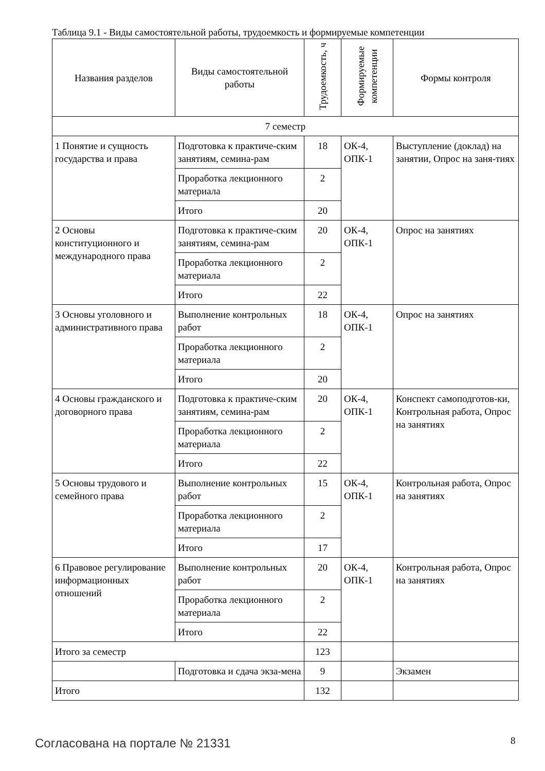Таблица 9.1 - Виды самостоятельной работы, трудоемкость и формируемые компетенции
| Названия разделов | Виды самостоятельной работы | Трудоемкость, ч | Формируемые компетенции | Формы контроля |
| --- | --- | --- | --- | --- |
| 7 семестр | | | | |
| 1 Понятие и сущность государства и права | Подготовка к практиче-ским занятиям, семина-рам | 18 | ОК-4, ОПК-1 | Выступление (доклад) на занятии, Опрос на заня-тиях |
| | Проработка лекционного материала | 2 | | |
| | Итого | 20 | | |
| 2 Основы конституционного и международного права | Подготовка к практиче-ским занятиям, семина-рам | 20 | ОК-4, ОПК-1 | Опрос на занятиях |
| | Проработка лекционного материала | 2 | | |
| | Итого | 22 | | |
| 3 Основы уголовного и административного права | Выполнение контрольных работ | 18 | ОК-4, ОПК-1 | Опрос на занятиях |
| | Проработка лекционного материала | 2 | | |
| | Итого | 20 | | |
| 4 Основы гражданского и договорного права | Подготовка к практиче-ским занятиям, семина-рам | 20 | ОК-4, ОПК-1 | Конспект самоподготов-ки, Контрольная работа, Опрос на занятиях |
| | Проработка лекционного материала | 2 | | |
| | Итого | 22 | | |
| 5 Основы трудового и семейного права | Выполнение контрольных работ | 15 | ОК-4, ОПК-1 | Контрольная работа, Опрос на занятиях |
| | Проработка лекционного материала | 2 | | |
| | Итого | 17 | | |
| 6 Правовое регулирование информационных отношений | Выполнение контрольных работ | 20 | ОК-4, ОПК-1 | Контрольная работа, Опрос на занятиях |
| | Проработка лекционного материала | 2 | | |
| | Итого | 22 | | |
| Итого за семестр | | 123 | | |
| | Подготовка и сдача экза-мена | 9 | | Экзамен |
| Итого | | 132 | | |
Согласована на портале № 21331 8